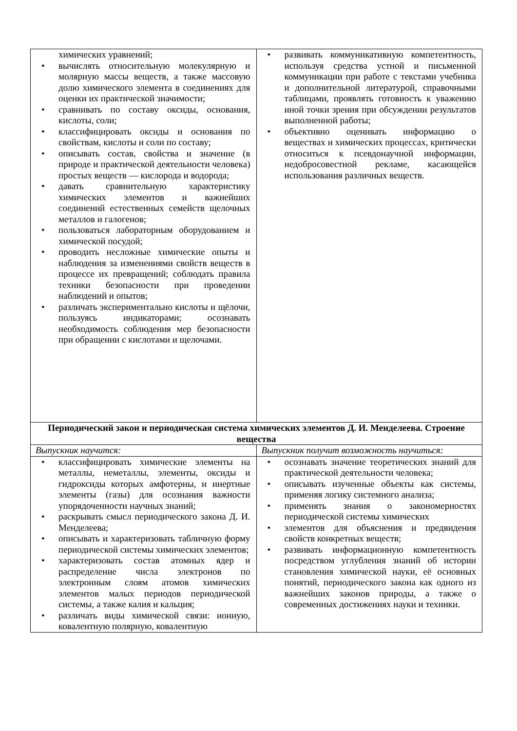| химических уравнений; • вычислять относительную молекулярную и молярную массы веществ, а также массовую долю химического элемента в соединениях для оценки их практической значимости; • сравнивать по составу оксиды, основания, кислоты, соли; • классифицировать оксиды и основания по свойствам, кислоты и соли по составу; • описывать состав, свойства и значение (в природе и практической деятельности человека) простых веществ — кислорода и водорода; • давать сравнительную характеристику химических элементов и важнейших соединений естественных семейств щелочных металлов и галогенов; • пользоваться лабораторным оборудованием и химической посудой; • проводить несложные химические опыты и наблюдения за изменениями свойств веществ в процессе их превращений; соблюдать правила техники безопасности при проведении наблюдений и опытов; • различать экспериментально кислоты и щёлочи, пользуясь индикаторами; осознавать необходимость соблюдения мер безопасности при обращении с кислотами и щелочами. | • развивать коммуникативную компетентность, используя средства устной и письменной коммуникации при работе с текстами учебника и дополнительной литературой, справочными таблицами, проявлять готовность к уважению иной точки зрения при обсуждении результатов выполненной работы; • объективно оценивать информацию о веществах и химических процессах, критически относиться к псевдонаучной информации, недобросовестной рекламе, касающейся использования различных веществ. |
| Периодический закон и периодическая система химических элементов Д. И. Менделеева. Строение вещества | |
| Выпускник научится: | Выпускник получит возможность научиться: |
| • классифицировать химические элементы на металлы, неметаллы, элементы, оксиды и гидроксиды которых амфотерны, и инертные элементы (газы) для осознания важности упорядоченности научных знаний; • раскрывать смысл периодического закона Д. И. Менделеева; • описывать и характеризовать табличную форму периодической системы химических элементов; • характеризовать состав атомных ядер и распределение числа электронов по электронным слоям атомов химических элементов малых периодов периодической системы, а также калия и кальция; • различать виды химической связи: ионную, ковалентную полярную, ковалентную | • осознавать значение теоретических знаний для практической деятельности человека; • описывать изученные объекты как системы, применяя логику системного анализа; • применять знания о закономерностях периодической системы химических • элементов для объяснения и предвидения свойств конкретных веществ; • развивать информационную компетентность посредством углубления знаний об истории становления химической науки, её основных понятий, периодического закона как одного из важнейших законов природы, а также о современных достижениях науки и техники. |